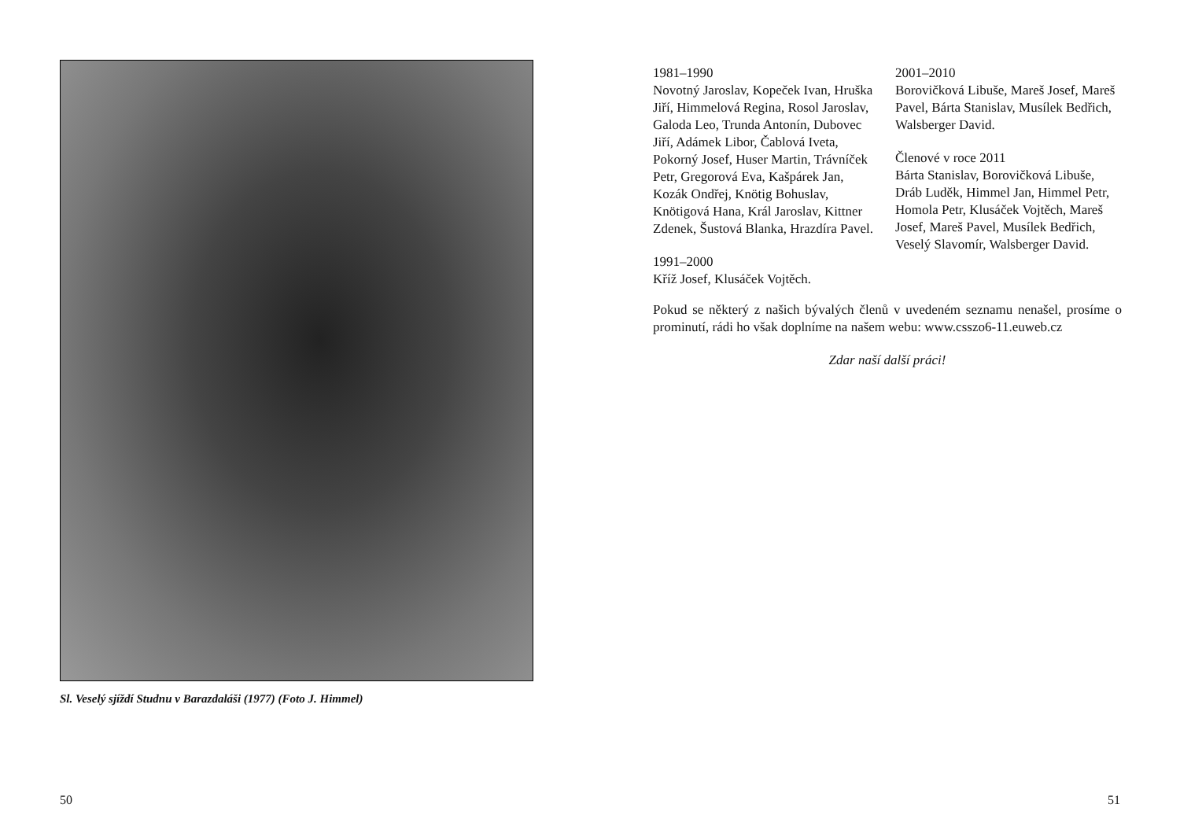Sl. Veselý sjíždí Studnu v Barazdaláši (1977) (Foto J. Himmel)
50
1981–1990
Novotný Jaroslav, Kopeček Ivan, Hruška Jiří, Himmelová Regina, Rosol Jaroslav, Galoda Leo, Trunda Antonín, Dubovec Jiří, Adámek Libor, Čablová Iveta, Pokorný Josef, Huser Martin, Trávníček Petr, Gregorová Eva, Kašpárek Jan, Kozák Ondřej, Knötig Bohuslav, Knötigová Hana, Král Jaroslav, Kittner Zdenek, Šustová Blanka, Hrazdíra Pavel.
1991–2000
Kříž Josef, Klusáček Vojtěch.
2001–2010
Borovičková Libuše, Mareš Josef, Mareš Pavel, Bárta Stanislav, Musílek Bedřich, Walsberger David.
Členové v roce 2011
Bárta Stanislav, Borovičková Libuše, Dráb Luděk, Himmel Jan, Himmel Petr, Homola Petr, Klusáček Vojtěch, Mareš Josef, Mareš Pavel, Musílek Bedřich, Veselý Slavomír, Walsberger David.
Pokud se některý z našich bývalých členů v uvedeném seznamu nenašel, prosíme o prominutí, rádi ho však doplníme na našem webu: www.csszo6-11.euweb.cz
Zdar naší další práci!
51